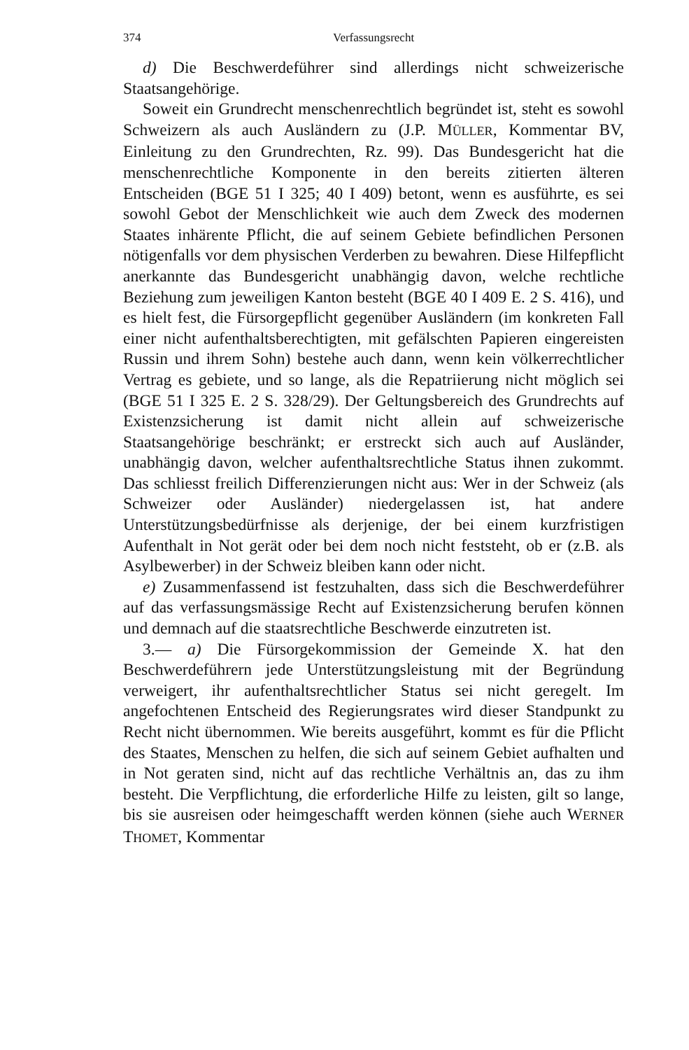374 Verfassungsrecht
d) Die Beschwerdeführer sind allerdings nicht schweizerische Staatsangehörige.
Soweit ein Grundrecht menschenrechtlich begründet ist, steht es sowohl Schweizern als auch Ausländern zu (J.P. MÜLLER, Kommentar BV, Einleitung zu den Grundrechten, Rz. 99). Das Bundesgericht hat die menschenrechtliche Komponente in den bereits zitierten älteren Entscheiden (BGE 51 I 325; 40 I 409) betont, wenn es ausführte, es sei sowohl Gebot der Menschlichkeit wie auch dem Zweck des modernen Staates inhärente Pflicht, die auf seinem Gebiete befindlichen Personen nötigenfalls vor dem physischen Verderben zu bewahren. Diese Hilfepflicht anerkannte das Bundesgericht unabhängig davon, welche rechtliche Beziehung zum jeweiligen Kanton besteht (BGE 40 I 409 E. 2 S. 416), und es hielt fest, die Fürsorgepflicht gegenüber Ausländern (im konkreten Fall einer nicht aufenthaltsberechtigten, mit gefälschten Papieren eingereisten Russin und ihrem Sohn) bestehe auch dann, wenn kein völkerrechtlicher Vertrag es gebiete, und so lange, als die Repatriierung nicht möglich sei (BGE 51 I 325 E. 2 S. 328/29). Der Geltungsbereich des Grundrechts auf Existenzsicherung ist damit nicht allein auf schweizerische Staatsangehörige beschränkt; er erstreckt sich auch auf Ausländer, unabhängig davon, welcher aufenthaltsrechtliche Status ihnen zukommt. Das schliesst freilich Differenzierungen nicht aus: Wer in der Schweiz (als Schweizer oder Ausländer) niedergelassen ist, hat andere Unterstützungsbedürfnisse als derjenige, der bei einem kurzfristigen Aufenthalt in Not gerät oder bei dem noch nicht feststeht, ob er (z.B. als Asylbewerber) in der Schweiz bleiben kann oder nicht.
e) Zusammenfassend ist festzuhalten, dass sich die Beschwerdeführer auf das verfassungsmässige Recht auf Existenzsicherung berufen können und demnach auf die staatsrechtliche Beschwerde einzutreten ist.
3.— a) Die Fürsorgekommission der Gemeinde X. hat den Beschwerdeführern jede Unterstützungsleistung mit der Begründung verweigert, ihr aufenthaltsrechtlicher Status sei nicht geregelt. Im angefochtenen Entscheid des Regierungsrates wird dieser Standpunkt zu Recht nicht übernommen. Wie bereits ausgeführt, kommt es für die Pflicht des Staates, Menschen zu helfen, die sich auf seinem Gebiet aufhalten und in Not geraten sind, nicht auf das rechtliche Verhältnis an, das zu ihm besteht. Die Verpflichtung, die erforderliche Hilfe zu leisten, gilt so lange, bis sie ausreisen oder heimgeschafft werden können (siehe auch WERNER THOMET, Kommentar